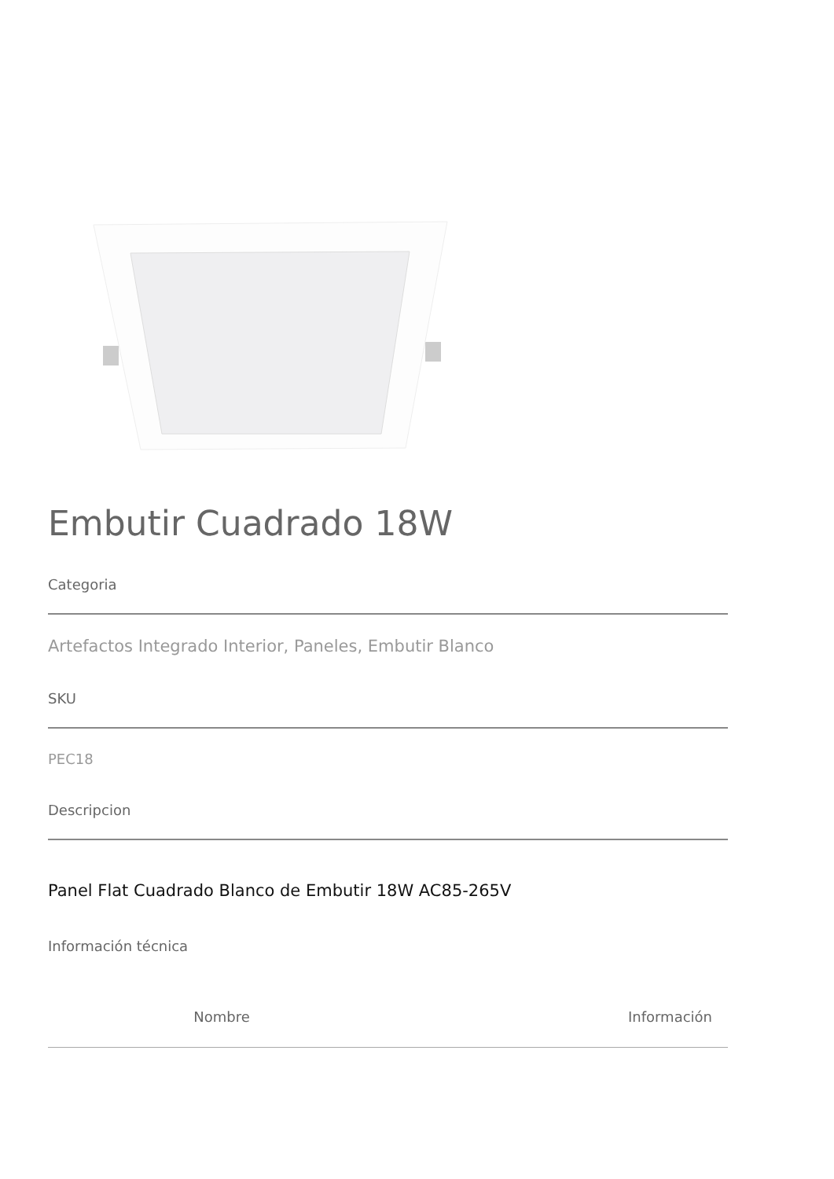Embutir Cuadrado 18W
Categoria
Artefactos Integrado Interior, Paneles, Embutir Blanco
SKU
PEC18
Descripcion
Panel Flat Cuadrado Blanco de Embutir 18W AC85-265V
Información técnica
| Nombre | Información |
| --- | --- |